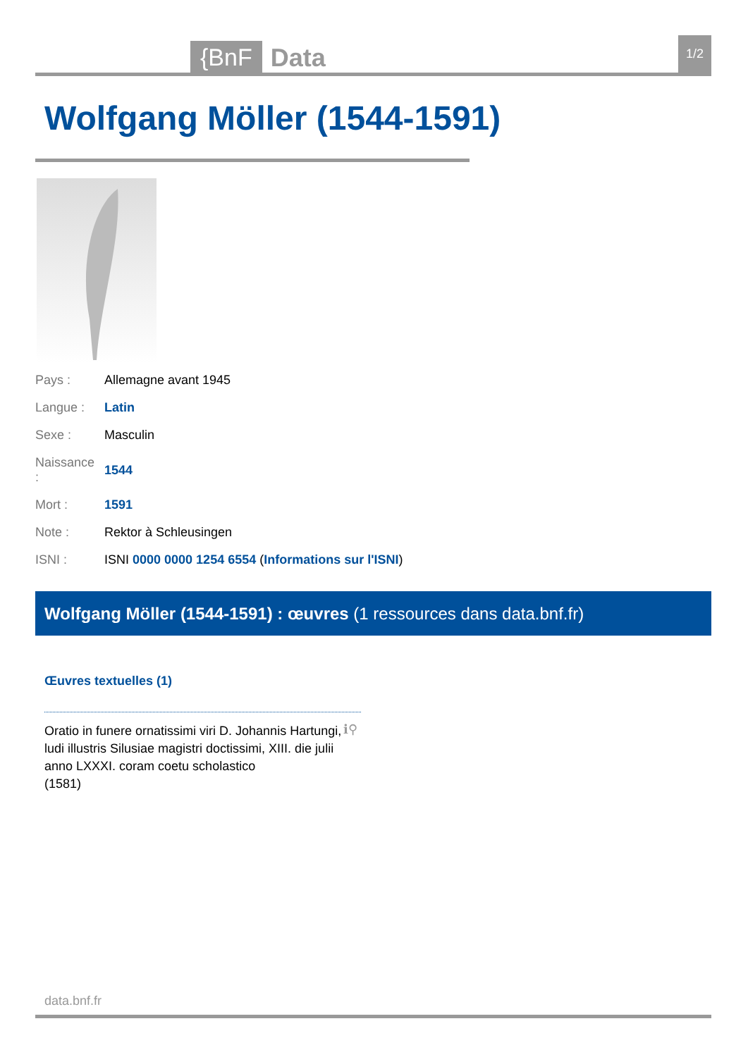{BnF Data 1/2
Wolfgang Möller (1544-1591)
| Pays : | Allemagne avant 1945 |
| Langue : | Latin |
| Sexe : | Masculin |
| Naissance : | 1544 |
| Mort : | 1591 |
| Note : | Rektor à Schleusingen |
| ISNI : | ISNI 0000 0000 1254 6554 ( Informations sur l'ISNI ) |
Wolfgang Möller (1544-1591) : œuvres (1 ressources dans data.bnf.fr)
Œuvres textuelles (1)
Oratio in funere ornatissimi viri D. Johannis Hartungi, ludi illustris Silusiae magistri doctissimi, XIII. die julii anno LXXXI. coram coetu scholastico
(1581)
ℹ⚲
data.bnf.fr